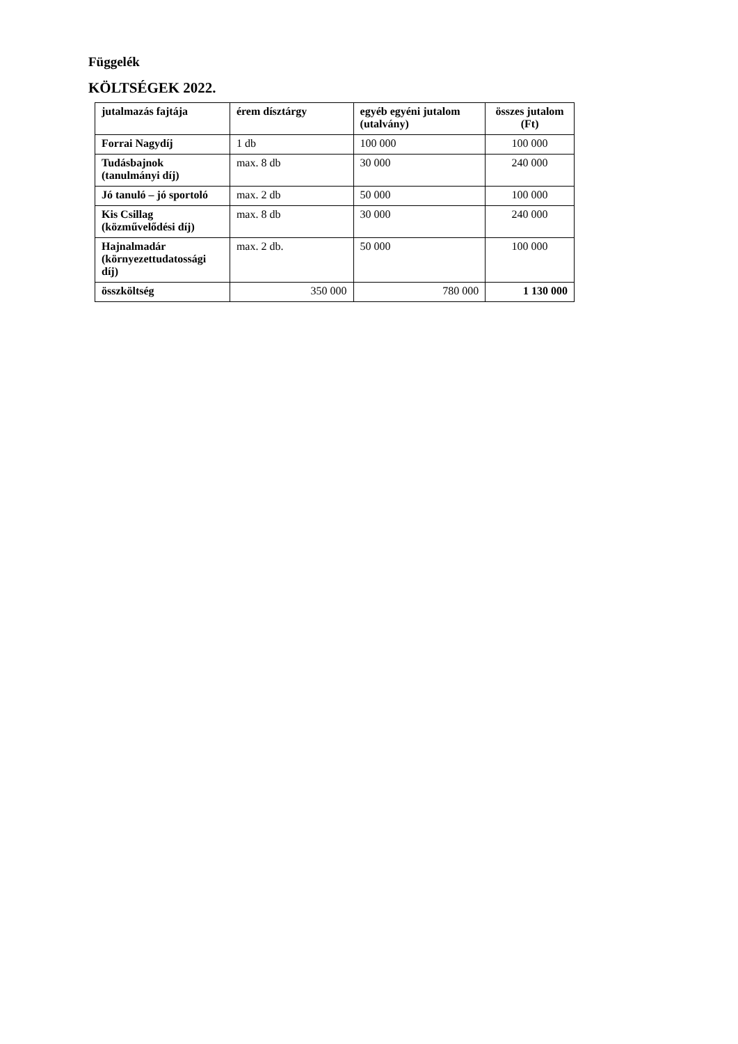Függelék
KÖLTSÉGEK 2022.
| jutalmazás fajtája | érem dísztárgy | egyéb egyéni jutalom (utalvány) | összes jutalom (Ft) |
| --- | --- | --- | --- |
| Forrai Nagydíj | 1 db | 100 000 | 100 000 |
| Tudásbajnok (tanulmányi díj) | max. 8 db | 30 000 | 240 000 |
| Jó tanuló – jó sportoló | max. 2 db | 50 000 | 100 000 |
| Kis Csillag (közművelődési díj) | max. 8 db | 30 000 | 240 000 |
| Hajnalmadár (környezettudatossági díj) | max. 2 db. | 50 000 | 100 000 |
| összköltség | 350 000 | 780 000 | 1 130 000 |